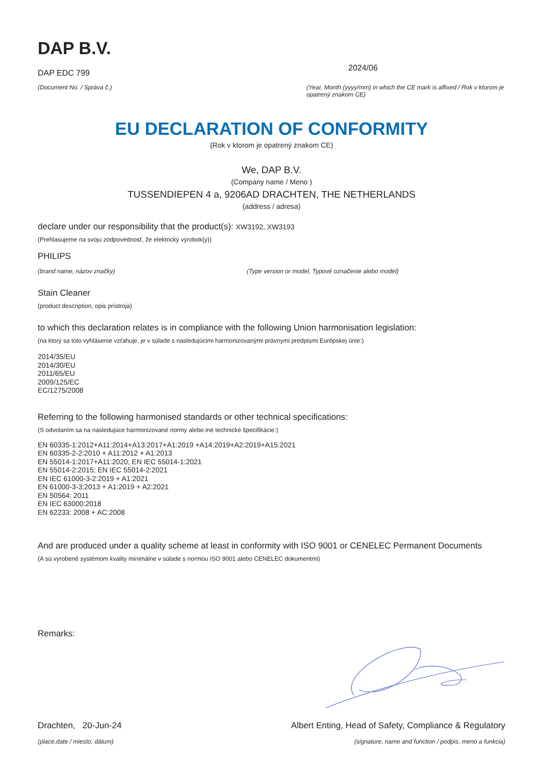DAP B.V.
DAP EDC 799
(Document No. / Správa č.)
2024/06
(Year, Month (yyyy/mm) in which the CE mark is affixed / Rok v ktorom je opatrený znakom CE)
EU DECLARATION OF CONFORMITY
(Rok v ktorom je opatrený znakom CE)
We, DAP B.V.
(Company name / Meno )
TUSSENDIEPEN 4 a, 9206AD DRACHTEN, THE NETHERLANDS
(address / adresa)
declare under our responsibility that the product(s): XW3192, XW3193
(Prehlasujeme na svoju zodpovednosť, že elektrický výrobok(y))
PHILIPS
(brand name, názov značky) (Type version or model, Typové označenie alebo model)
Stain Cleaner
(product description, opis prístroja)
to which this declaration relates is in compliance with the following Union harmonisation legislation:
(na ktorý sa toto vyhlásenie vzťahuje, je v súlade s nasledujúcimi harmonizovanými právnymi predpismi Európskej únie:)
2014/35/EU
2014/30/EU
2011/65/EU
2009/125/EC
EC/1275/2008
Referring to the following harmonised standards or other technical specifications:
(S odvolaním sa na nasledujúce harmonizované normy alebo iné technické špecifikácie:)
EN 60335-1:2012+A11:2014+A13:2017+A1:2019 +A14:2019+A2:2019+A15:2021
EN 60335-2-2:2010 + A11:2012 + A1:2013
EN 55014-1:2017+A11:2020; EN IEC 55014-1:2021
EN 55014-2:2015; EN IEC 55014-2:2021
EN IEC 61000-3-2:2019 + A1:2021
EN 61000-3-3:2013 + A1:2019 + A2:2021
EN 50564: 2011
EN IEC 63000:2018
EN 62233: 2008 + AC:2008
And are produced under a quality scheme at least in conformity with ISO 9001 or CENELEC Permanent Documents
(A sú vyrobené systémom kvality minimálne v súlade s normou ISO 9001 alebo CENELEC dokumentmi)
Remarks:
Drachten, 20-Jun-24
(place,date / miesto, dátum)
Albert Enting, Head of Safety, Compliance & Regulatory
(signature, name and function / podpis, meno a funkcia)